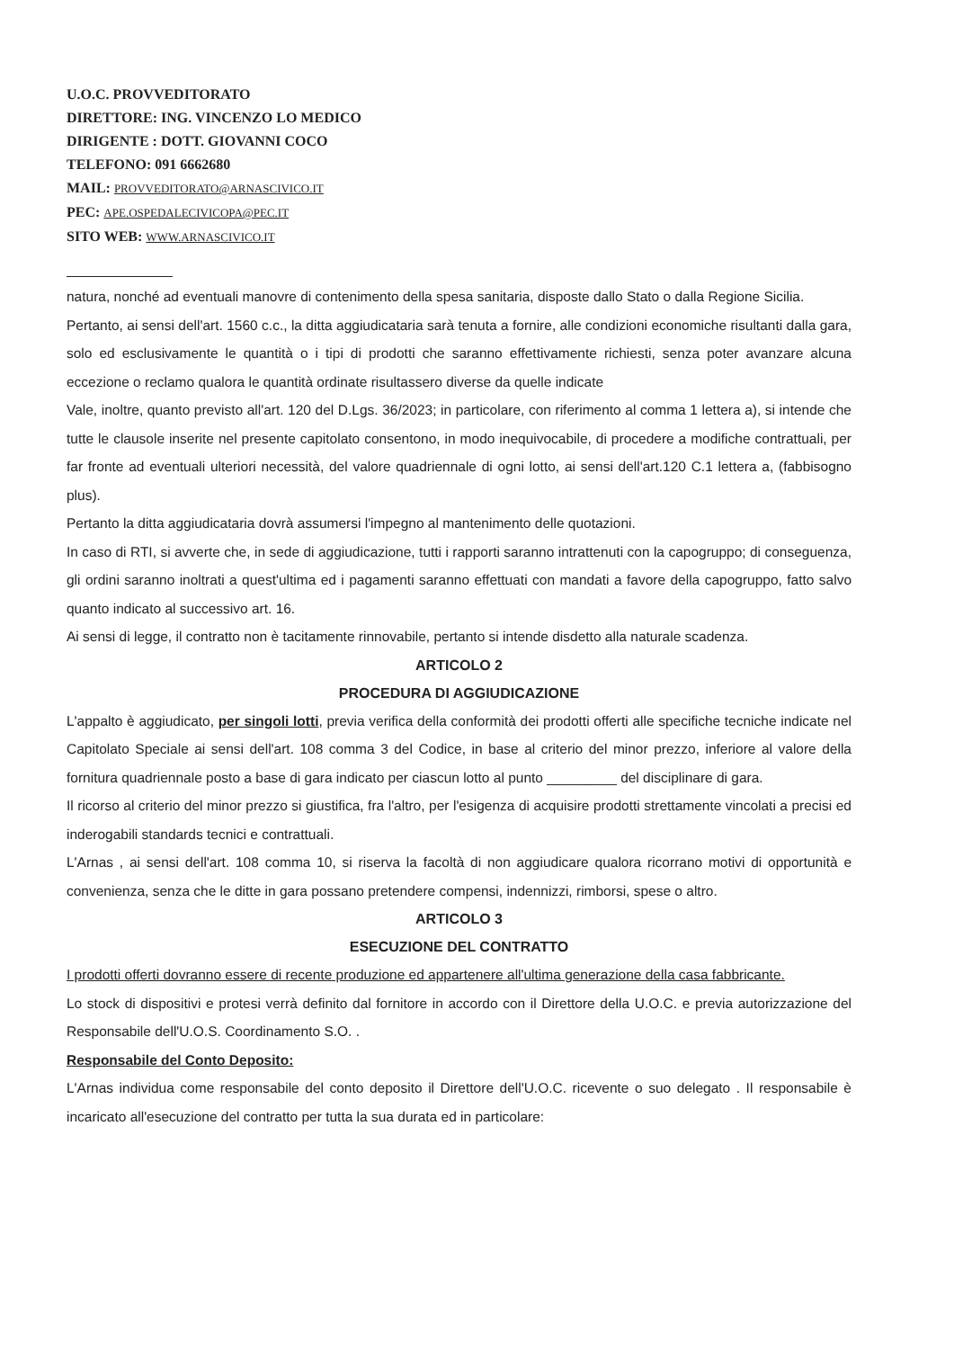U.O.C. PROVVEDITORATO
DIRETTORE: ING. VINCENZO LO MEDICO
DIRIGENTE : DOTT. GIOVANNI COCO
TELEFONO: 091 6662680
MAIL: PROVVEDITORATO@ARNASCIVICO.IT
PEC: APE.OSPEDALECIVICOPA@PEC.IT
SITO WEB: WWW.ARNASCIVICO.IT
natura, nonché ad eventuali manovre di contenimento della spesa sanitaria, disposte dallo Stato o dalla Regione Sicilia.
Pertanto, ai sensi dell'art. 1560 c.c., la ditta aggiudicataria sarà tenuta a fornire, alle condizioni economiche risultanti dalla gara, solo ed esclusivamente le quantità o i tipi di prodotti che saranno effettivamente richiesti, senza poter avanzare alcuna eccezione o reclamo qualora le quantità ordinate risultassero diverse da quelle indicate
Vale, inoltre, quanto previsto all'art. 120 del D.Lgs. 36/2023; in particolare, con riferimento al comma 1 lettera a), si intende che tutte le clausole inserite nel presente capitolato consentono, in modo inequivocabile, di procedere a modifiche contrattuali, per far fronte ad eventuali ulteriori necessità, del valore quadriennale di ogni lotto, ai sensi dell'art.120 C.1 lettera a, (fabbisogno plus).
Pertanto la ditta aggiudicataria dovrà assumersi l'impegno al mantenimento delle quotazioni.
In caso di RTI, si avverte che, in sede di aggiudicazione, tutti i rapporti saranno intrattenuti con la capogruppo; di conseguenza, gli ordini saranno inoltrati a quest'ultima ed i pagamenti saranno effettuati con mandati a favore della capogruppo, fatto salvo quanto indicato al successivo art. 16.
Ai sensi di legge, il contratto non è tacitamente rinnovabile, pertanto si intende disdetto alla naturale scadenza.
ARTICOLO 2
PROCEDURA DI AGGIUDICAZIONE
L'appalto è aggiudicato, per singoli lotti, previa verifica della conformità dei prodotti offerti alle specifiche tecniche indicate nel Capitolato Speciale ai sensi dell'art. 108 comma 3 del Codice, in base al criterio del minor prezzo, inferiore al valore della fornitura quadriennale posto a base di gara indicato per ciascun lotto al punto _________ del disciplinare di gara.
Il ricorso al criterio del minor prezzo si giustifica, fra l'altro, per l'esigenza di acquisire prodotti strettamente vincolati a precisi ed inderogabili standards tecnici e contrattuali.
L'Arnas , ai sensi dell'art. 108 comma 10, si riserva la facoltà di non aggiudicare qualora ricorrano motivi di opportunità e convenienza, senza che le ditte in gara possano pretendere compensi, indennizzi, rimborsi, spese o altro.
ARTICOLO 3
ESECUZIONE DEL CONTRATTO
I prodotti offerti dovranno essere di recente produzione ed appartenere all'ultima generazione della casa fabbricante.
Lo stock di dispositivi e protesi verrà definito dal fornitore in accordo con il Direttore della U.O.C. e previa autorizzazione del Responsabile dell'U.O.S. Coordinamento S.O. .
Responsabile del Conto Deposito:
L'Arnas individua come responsabile del conto deposito il Direttore dell'U.O.C. ricevente o suo delegato . Il responsabile è incaricato all'esecuzione del contratto per tutta la sua durata ed in particolare: